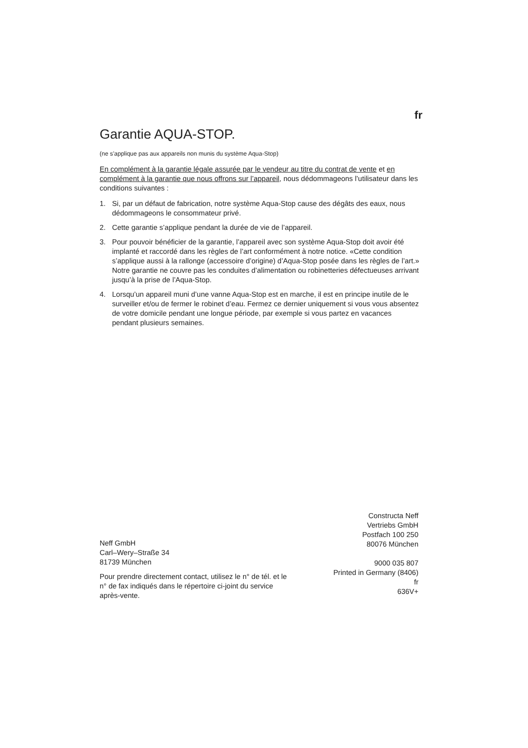fr
Garantie AQUA-STOP.
(ne s’applique pas aux appareils non munis du système Aqua-Stop)
En complément à la garantie légale assurée par le vendeur au titre du contrat de vente et en complément à la garantie que nous offrons sur l’appareil, nous dédommageons l’utilisateur dans les conditions suivantes :
1. Si, par un défaut de fabrication, notre système Aqua-Stop cause des dégâts des eaux, nous dédommageons le consommateur privé.
2. Cette garantie s’applique pendant la durée de vie de l’appareil.
3. Pour pouvoir bénéficier de la garantie, l’appareil avec son système Aqua-Stop doit avoir été implanté et raccordé dans les règles de l’art conformément à notre notice. «Cette condition s’applique aussi à la rallonge (accessoire d’origine) d’Aqua-Stop posée dans les règles de l’art.» Notre garantie ne couvre pas les conduites d’alimentation ou robinetteries défectueuses arrivant jusqu’à la prise de l’Aqua-Stop.
4. Lorsqu’un appareil muni d’une vanne Aqua-Stop est en marche, il est en principe inutile de le surveiller et/ou de fermer le robinet d’eau. Fermez ce dernier uniquement si vous vous absentez de votre domicile pendant une longue période, par exemple si vous partez en vacances pendant plusieurs semaines.
Neff GmbH
Carl–Wery–Straße 34
81739 München
Pour prendre directement contact, utilisez le n° de tél. et le n° de fax indiqués dans le répertoire ci-joint du service après-vente.
Constructa Neff
Vertriebs GmbH
Postfach 100 250
80076 München
9000 035 807
Printed in Germany (8406)
fr
636V+